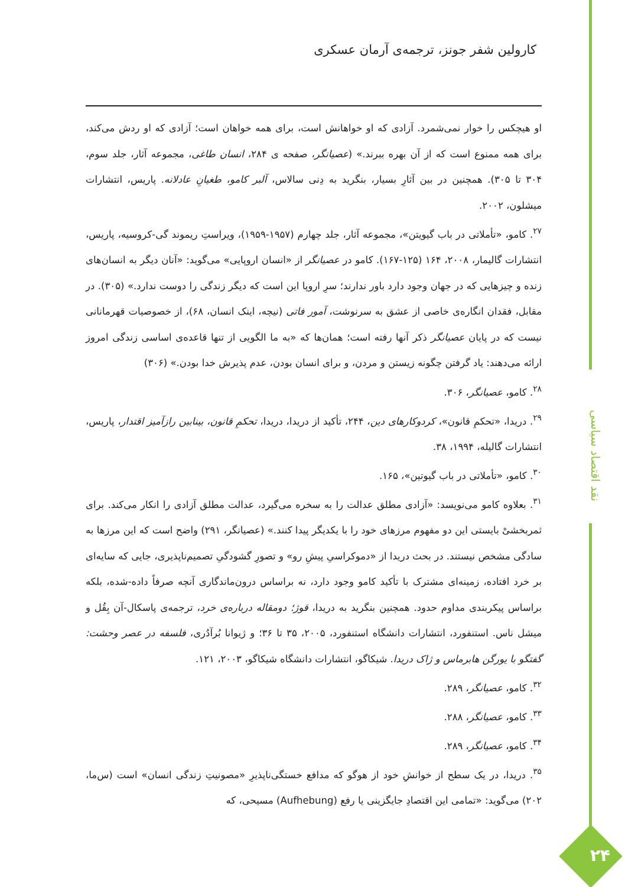کارولین شفر جونز، ترجمه‌ی آرمان عسکری
او هیچکس را خوار نمی‌شمرد. آزادی که او خواهانش است، برای همه خواهان است؛ آزادی که او ردش می‌کند، برای همه ممنوع است که از آن بهره ببرند.» (عصیانگر، صفحه ی ۲۸۴، انسان طاغی، مجموعه آثار، جلد سوم، ۳۰۴ تا ۳۰۵). همچنین در بین آثارِ بسیار، بنگرید به دِنی سالاس، آلبر کامو، طغیانِ عادلانه. پاریس، انتشارات میشلون، ۲۰۰۲.
<sup>۲۷</sup>. کامو، «تأملاتی در باب گیویتن»، مجموعه آثار، جلد چهارم (۱۹۵۷-۱۹۵۹)، ویراستِ ریموند گی-کروسیه، پاریس، انتشارات گالیمار، ۲۰۰۸، ۱۶۴ (۱۲۵-۱۶۷). کامو در عصیانگر از «انسان اروپایی» می‌گوید: «آنان دیگر به انسان‌های زنده و چیزهایی که در جهان وجود دارد باور ندارند؛ سرِ اروپا این است که دیگر زندگی را دوست ندارد.» (۳۰۵). در مقابل، فقدان انگاره‌ی خاصی از عشق به سرنوشت، آمور فاتی (نیچه، اینک انسان، ۶۸)، از خصوصیات قهرمانانی نیست که در پایان عصیانگر ذکر آنها رفته است؛ همان‌ها که «به ما الگویی از تنها قاعده‌ی اساسی زندگی امروز ارائه می‌دهند: یاد گرفتن چگونه زیستن و مردن، و برای انسان بودن، عدم پذیرش خدا بودن.» (۳۰۶)
<sup>۲۸</sup>. کامو، عصیانگر، ۳۰۶.
<sup>۲۹</sup>. دریدا، «تحکمِ قانون»، کردوکارهای دین، ۲۴۴، تأکید از دریدا، دریدا، تحکمِ قانون، بینابین رازآمیز اقتدار، پاریس، انتشارات گالیله، ۱۹۹۴، ۳۸.
<sup>۳۰</sup>. کامو، «تأملاتی در باب گیوتین»، ۱۶۵.
<sup>۳۱</sup>. بعلاوه کامو می‌نویسد: «آزادی مطلق عدالت را به سخره می‌گیرد، عدالت مطلق آزادی را انکار می‌کند. برای ثمربخشیْ بایستی این دو مفهوم مرزهای خود را با یکدیگر پیدا کنند.» (عصیانگر، ۲۹۱) واضح است که این مرزها به سادگی مشخص نیستند. در بحث دریدا از «دموکراسیِ پیشِ رو» و تصورِ گشودگیِ تصمیم‌ناپذیری، جایی که سایه‌ای بر خرد افتاده، زمینه‌ای مشترک با تأکید کامو وجود دارد، نه براساس درون‌ماندگاری آنچه صرفاً داده-شده، بلکه براساس پیکربندی مداوم حدود. همچنین بنگرید به دریدا، قوژ؛ دومقاله درباره‌ی خرد، ترجمه‌ی پاسکال-آن بِقُل و میشل ناس. استنفورد، انتشارات دانشگاه استنفورد، ۲۰۰۵، ۳۵ تا ۳۶؛ و ژیوانا بُرآدُری، فلسفه در عصر وحشت: گفتگو با یورگن هابرماس و ژاک دریدا. شیکاگو، انتشارات دانشگاه شیکاگو، ۲۰۰۳، ۱۲۱.
<sup>۳۲</sup>. کامو، عصیانگر، ۲۸۹.
<sup>۳۳</sup>. کامو، عصیانگر، ۲۸۸.
<sup>۳۴</sup>. کامو، عصیانگر، ۲۸۹.
<sup>۳۵</sup>. دریدا، در یک سطح از خوانشِ خود از هوگو که مدافع خستگی‌ناپذیرِ «مصونیتِ زندگی انسان» است (س‌ما، ۲۰۲) می‌گوید: «تمامی این اقتصادِ جایگزینی یا رفع (Aufhebung) مسیحی، که
نقد اقتصاد سیاسی
۲۴